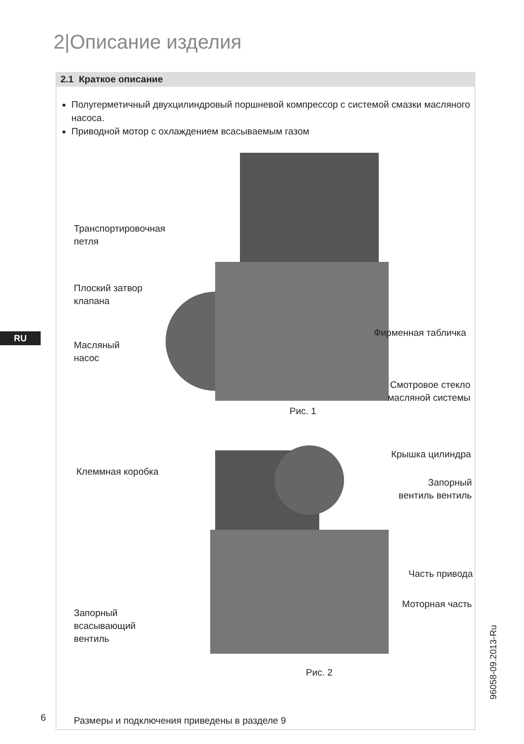2|Описание изделия
RU
2.1 Краткое описание
Полугерметичный двухцилиндровый поршневой компрессор с системой смазки масляного насоса.
Приводной мотор с охлаждением всасываемым газом
Транспортировочная
петля
Плоский затвор
клапана
Масляный
насос
Фирменная табличка
Смотровое стекло
масляной системы
Рис. 1
Клеммная коробка
Крышка цилиндра
Запорный
вентиль вентиль
Часть привода
Моторная часть
Запорный
всасывающий
вентиль
Рис. 2
Размеры и подключения приведены в разделе 9
6
96058-09.2013-Ru